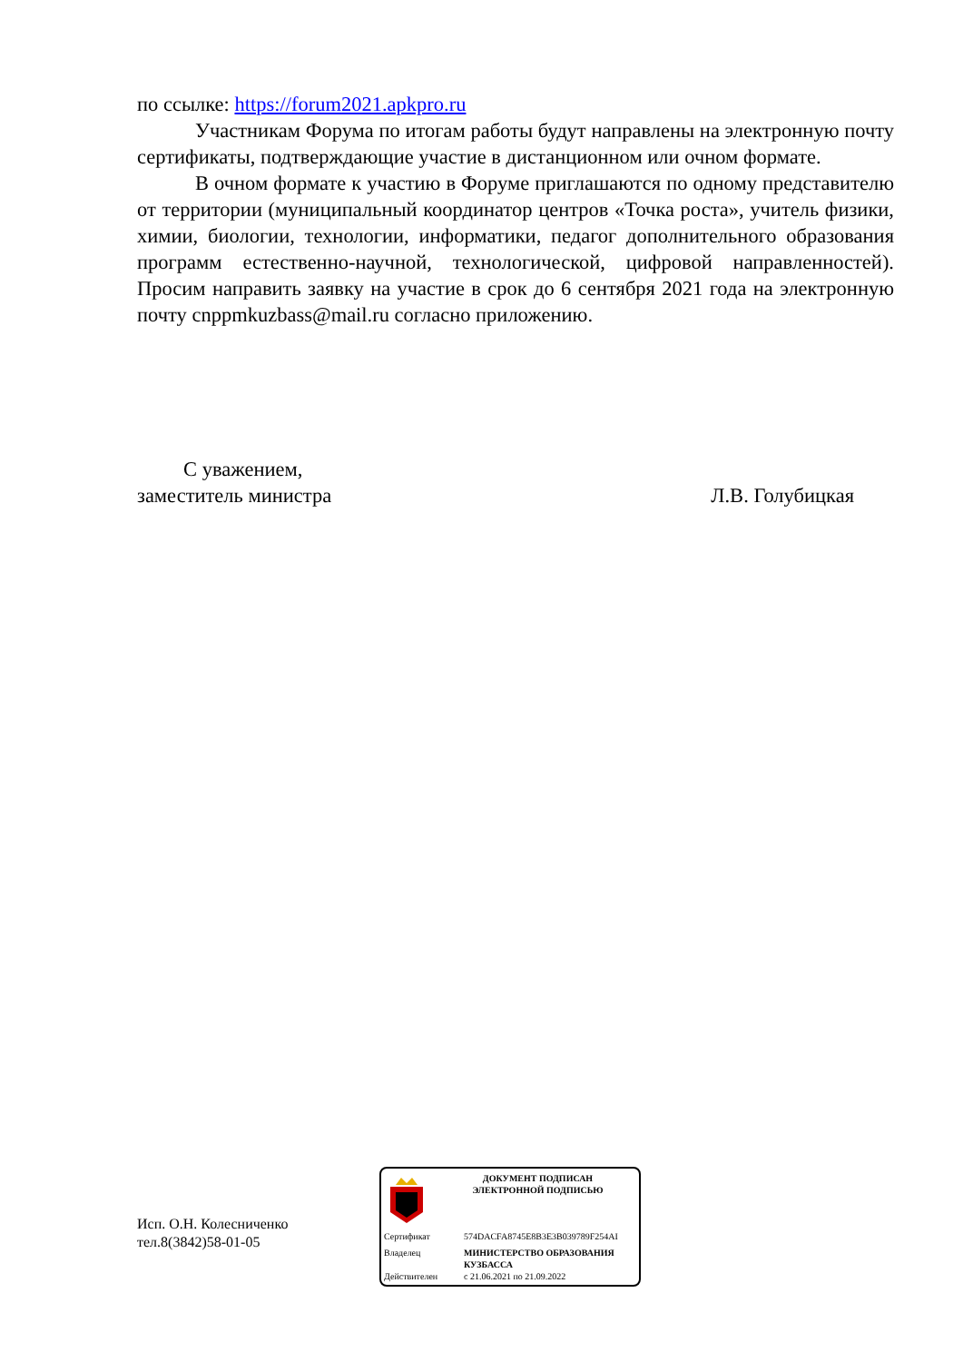по ссылке: https://forum2021.apkpro.ru
Участникам Форума по итогам работы будут направлены на электронную почту сертификаты, подтверждающие участие в дистанционном или очном формате.
В очном формате к участию в Форуме приглашаются по одному представителю от территории (муниципальный координатор центров «Точка роста», учитель физики, химии, биологии, технологии, информатики, педагог дополнительного образования программ естественно-научной, технологической, цифровой направленностей). Просим направить заявку на участие в срок до 6 сентября 2021 года на электронную почту cnppmkuzbass@mail.ru согласно приложению.
С уважением,
заместитель министра Л.В. Голубицкая
Исп. О.Н. Колесниченко
тел.8(3842)58-01-05
ДОКУМЕНТ ПОДПИСАН
ЭЛЕКТРОННОЙ ПОДПИСЬЮ
Сертификат 574DACFA8745E8B3E3B039789F254AI
Владелец МИНИСТЕРСТВО ОБРАЗОВАНИЯ
КУЗБАССА
Действителен с 21.06.2021 по 21.09.2022